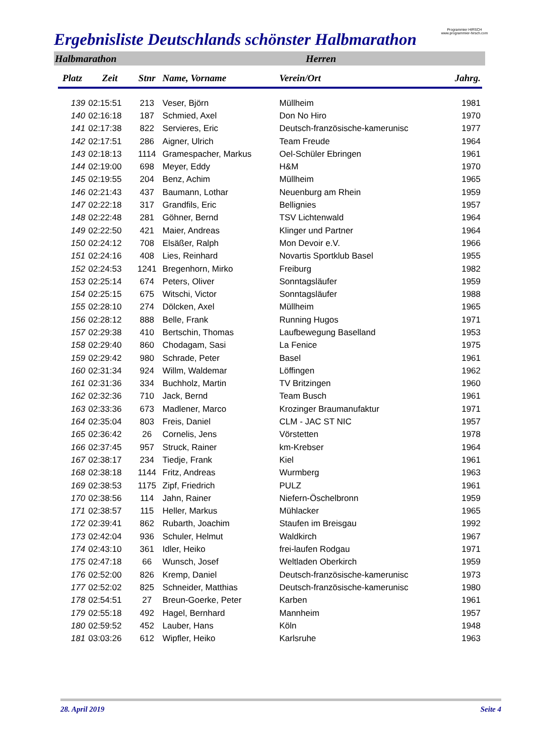Ergebnisliste Deutschlands schönster Halbmarathon
Programmier HIRSCH
www.programmier-hirsch.com
Halbmarathon Herren
| Platz | Zeit | Stnr | Name, Vorname | Verein/Ort | Jahrg. |
| --- | --- | --- | --- | --- | --- |
| 139 | 02:15:51 | 213 | Veser, Björn | Müllheim | 1981 |
| 140 | 02:16:18 | 187 | Schmied, Axel | Don No Hiro | 1970 |
| 141 | 02:17:38 | 822 | Servieres, Eric | Deutsch-französische-kamerunisc | 1977 |
| 142 | 02:17:51 | 286 | Aigner, Ulrich | Team Freude | 1964 |
| 143 | 02:18:13 | 1114 | Gramespacher, Markus | Oel-Schüler Ebringen | 1961 |
| 144 | 02:19:00 | 698 | Meyer, Eddy | H&M | 1970 |
| 145 | 02:19:55 | 204 | Benz, Achim | Müllheim | 1965 |
| 146 | 02:21:43 | 437 | Baumann, Lothar | Neuenburg am Rhein | 1959 |
| 147 | 02:22:18 | 317 | Grandfils, Eric | Bellignies | 1957 |
| 148 | 02:22:48 | 281 | Göhner, Bernd | TSV Lichtenwald | 1964 |
| 149 | 02:22:50 | 421 | Maier, Andreas | Klinger und Partner | 1964 |
| 150 | 02:24:12 | 708 | Elsäßer, Ralph | Mon Devoir e.V. | 1966 |
| 151 | 02:24:16 | 408 | Lies, Reinhard | Novartis Sportklub Basel | 1955 |
| 152 | 02:24:53 | 1241 | Bregenhorn, Mirko | Freiburg | 1982 |
| 153 | 02:25:14 | 674 | Peters, Oliver | Sonntagsläufer | 1959 |
| 154 | 02:25:15 | 675 | Witschi, Victor | Sonntagsläufer | 1988 |
| 155 | 02:28:10 | 274 | Dölcken, Axel | Müllheim | 1965 |
| 156 | 02:28:12 | 888 | Belle, Frank | Running Hugos | 1971 |
| 157 | 02:29:38 | 410 | Bertschin, Thomas | Laufbewegung Baselland | 1953 |
| 158 | 02:29:40 | 860 | Chodagam, Sasi | La Fenice | 1975 |
| 159 | 02:29:42 | 980 | Schrade, Peter | Basel | 1961 |
| 160 | 02:31:34 | 924 | Willm, Waldemar | Löffingen | 1962 |
| 161 | 02:31:36 | 334 | Buchholz, Martin | TV Britzingen | 1960 |
| 162 | 02:32:36 | 710 | Jack, Bernd | Team Busch | 1961 |
| 163 | 02:33:36 | 673 | Madlener, Marco | Krozinger Braumanufaktur | 1971 |
| 164 | 02:35:04 | 803 | Freis, Daniel | CLM - JAC ST NIC | 1957 |
| 165 | 02:36:42 | 26 | Cornelis, Jens | Vörstetten | 1978 |
| 166 | 02:37:45 | 957 | Struck, Rainer | km-Krebser | 1964 |
| 167 | 02:38:17 | 234 | Tiedje, Frank | Kiel | 1961 |
| 168 | 02:38:18 | 1144 | Fritz, Andreas | Wurmberg | 1963 |
| 169 | 02:38:53 | 1175 | Zipf, Friedrich | PULZ | 1961 |
| 170 | 02:38:56 | 114 | Jahn, Rainer | Niefern-Öschelbronn | 1959 |
| 171 | 02:38:57 | 115 | Heller, Markus | Mühlacker | 1965 |
| 172 | 02:39:41 | 862 | Rubarth, Joachim | Staufen im Breisgau | 1992 |
| 173 | 02:42:04 | 936 | Schuler, Helmut | Waldkirch | 1967 |
| 174 | 02:43:10 | 361 | Idler, Heiko | frei-laufen Rodgau | 1971 |
| 175 | 02:47:18 | 66 | Wunsch, Josef | Weltladen Oberkirch | 1959 |
| 176 | 02:52:00 | 826 | Kremp, Daniel | Deutsch-französische-kamerunisc | 1973 |
| 177 | 02:52:02 | 825 | Schneider, Matthias | Deutsch-französische-kamerunisc | 1980 |
| 178 | 02:54:51 | 27 | Breun-Goerke, Peter | Karben | 1961 |
| 179 | 02:55:18 | 492 | Hagel, Bernhard | Mannheim | 1957 |
| 180 | 02:59:52 | 452 | Lauber, Hans | Köln | 1948 |
| 181 | 03:03:26 | 612 | Wipfler, Heiko | Karlsruhe | 1963 |
28. April 2019 Seite 4